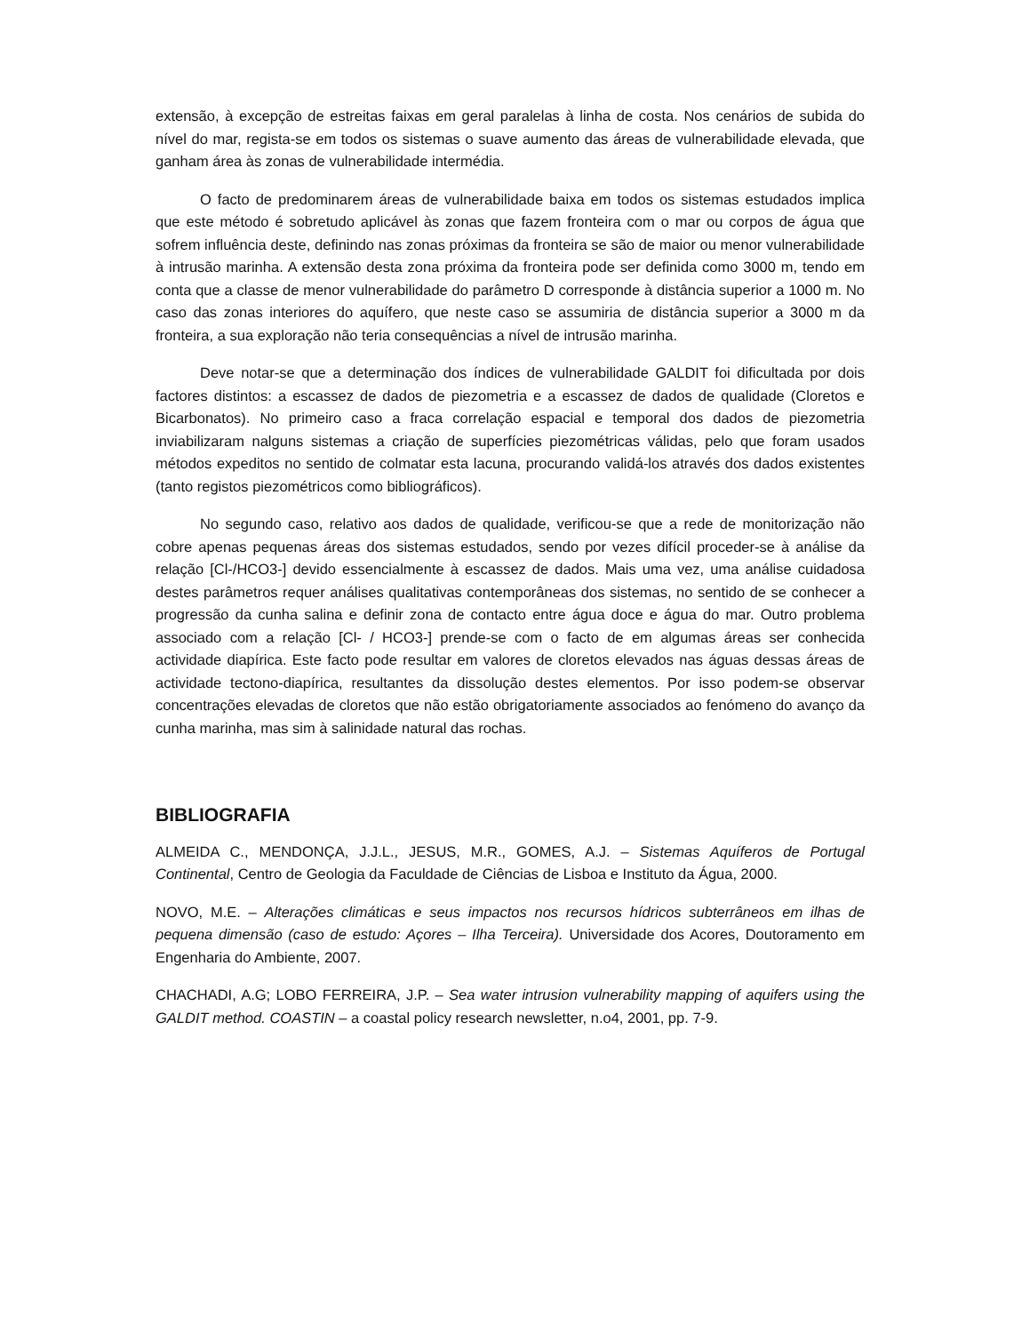extensão, à excepção de estreitas faixas em geral paralelas à linha de costa. Nos cenários de subida do nível do mar, regista-se em todos os sistemas o suave aumento das áreas de vulnerabilidade elevada, que ganham área às zonas de vulnerabilidade intermédia.
O facto de predominarem áreas de vulnerabilidade baixa em todos os sistemas estudados implica que este método é sobretudo aplicável às zonas que fazem fronteira com o mar ou corpos de água que sofrem influência deste, definindo nas zonas próximas da fronteira se são de maior ou menor vulnerabilidade à intrusão marinha. A extensão desta zona próxima da fronteira pode ser definida como 3000 m, tendo em conta que a classe de menor vulnerabilidade do parâmetro D corresponde à distância superior a 1000 m. No caso das zonas interiores do aquífero, que neste caso se assumiria de distância superior a 3000 m da fronteira, a sua exploração não teria consequências a nível de intrusão marinha.
Deve notar-se que a determinação dos índices de vulnerabilidade GALDIT foi dificultada por dois factores distintos: a escassez de dados de piezometria e a escassez de dados de qualidade (Cloretos e Bicarbonatos). No primeiro caso a fraca correlação espacial e temporal dos dados de piezometria inviabilizaram nalguns sistemas a criação de superfícies piezométricas válidas, pelo que foram usados métodos expeditos no sentido de colmatar esta lacuna, procurando validá-los através dos dados existentes (tanto registos piezométricos como bibliográficos).
No segundo caso, relativo aos dados de qualidade, verificou-se que a rede de monitorização não cobre apenas pequenas áreas dos sistemas estudados, sendo por vezes difícil proceder-se à análise da relação [Cl-/HCO3-] devido essencialmente à escassez de dados. Mais uma vez, uma análise cuidadosa destes parâmetros requer análises qualitativas contemporâneas dos sistemas, no sentido de se conhecer a progressão da cunha salina e definir zona de contacto entre água doce e água do mar. Outro problema associado com a relação [Cl- / HCO3-] prende-se com o facto de em algumas áreas ser conhecida actividade diapírica. Este facto pode resultar em valores de cloretos elevados nas águas dessas áreas de actividade tectono-diapírica, resultantes da dissolução destes elementos. Por isso podem-se observar concentrações elevadas de cloretos que não estão obrigatoriamente associados ao fenómeno do avanço da cunha marinha, mas sim à salinidade natural das rochas.
BIBLIOGRAFIA
ALMEIDA C., MENDONÇA, J.J.L., JESUS, M.R., GOMES, A.J. – Sistemas Aquíferos de Portugal Continental, Centro de Geologia da Faculdade de Ciências de Lisboa e Instituto da Água, 2000.
NOVO, M.E. – Alterações climáticas e seus impactos nos recursos hídricos subterrâneos em ilhas de pequena dimensão (caso de estudo: Açores – Ilha Terceira). Universidade dos Acores, Doutoramento em Engenharia do Ambiente, 2007.
CHACHADI, A.G; LOBO FERREIRA, J.P. – Sea water intrusion vulnerability mapping of aquifers using the GALDIT method. COASTIN – a coastal policy research newsletter, n.o4, 2001, pp. 7-9.